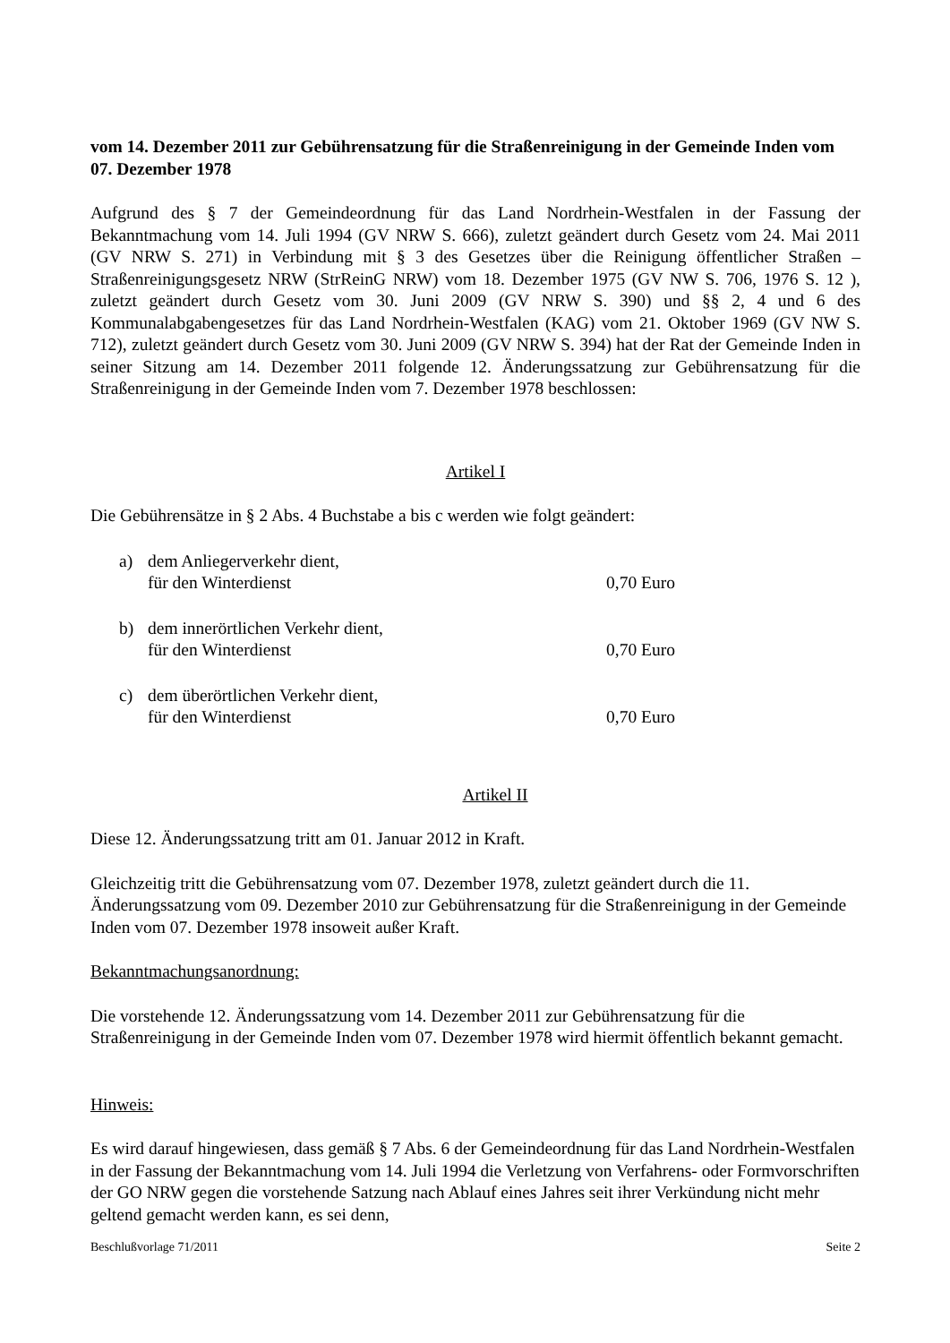vom 14. Dezember 2011 zur Gebührensatzung für die Straßenreinigung in der Gemeinde Inden vom 07. Dezember 1978
Aufgrund des § 7 der Gemeindeordnung für das Land Nordrhein-Westfalen in der Fassung der Bekanntmachung vom 14. Juli 1994 (GV NRW S. 666), zuletzt geändert durch Gesetz vom 24. Mai 2011 (GV NRW S. 271) in Verbindung mit § 3 des Gesetzes über die Reinigung öffentlicher Straßen – Straßenreinigungsgesetz NRW (StrReinG NRW) vom 18. Dezember 1975 (GV NW S. 706, 1976 S. 12 ), zuletzt geändert durch Gesetz vom 30. Juni 2009 (GV NRW S. 390) und §§ 2, 4 und 6 des Kommunalabgabengesetzes für das Land Nordrhein-Westfalen (KAG) vom 21. Oktober 1969 (GV NW S. 712), zuletzt geändert durch Gesetz vom 30. Juni 2009 (GV NRW S. 394) hat der Rat der Gemeinde Inden in seiner Sitzung am 14. Dezember 2011 folgende 12. Änderungssatzung zur Gebührensatzung für die Straßenreinigung in der Gemeinde Inden vom 7. Dezember 1978 beschlossen:
Artikel I
Die Gebührensätze in § 2 Abs. 4 Buchstabe a bis c werden wie folgt geändert:
a) dem Anliegerverkehr dient,
für den Winterdienst
0,70 Euro
b) dem innerörtlichen Verkehr dient,
für den Winterdienst
0,70 Euro
c) dem überörtlichen Verkehr dient,
für den Winterdienst
0,70 Euro
Artikel II
Diese 12. Änderungssatzung tritt am 01. Januar 2012 in Kraft.
Gleichzeitig tritt die Gebührensatzung vom 07. Dezember 1978, zuletzt geändert durch die 11. Änderungssatzung vom 09. Dezember 2010 zur Gebührensatzung für die Straßenreinigung in der Gemeinde Inden vom 07. Dezember 1978 insoweit außer Kraft.
Bekanntmachungsanordnung:
Die vorstehende 12. Änderungssatzung vom 14. Dezember 2011 zur Gebührensatzung für die Straßenreinigung in der Gemeinde Inden vom 07. Dezember 1978 wird hiermit öffentlich bekannt gemacht.
Hinweis:
Es wird darauf hingewiesen, dass gemäß § 7 Abs. 6 der Gemeindeordnung für das Land Nordrhein-Westfalen in der Fassung der Bekanntmachung vom 14. Juli 1994 die Verletzung von Verfahrens- oder Formvorschriften der GO NRW gegen die vorstehende Satzung nach Ablauf eines Jahres seit ihrer Verkündung nicht mehr geltend gemacht werden kann, es sei denn,
Beschlußvorlage 71/2011 Seite 2